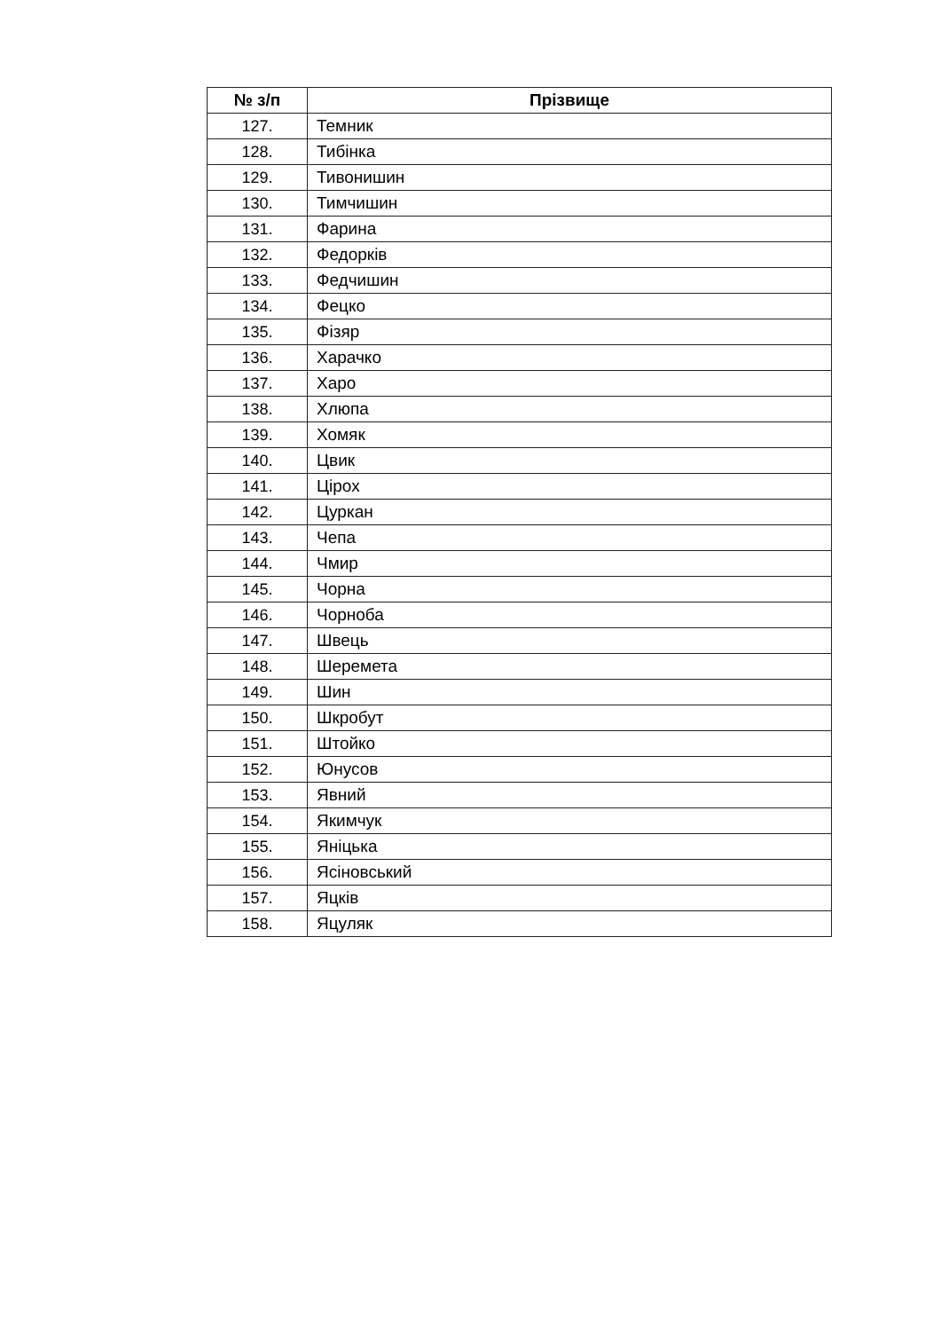| № з/п | Прізвище |
| --- | --- |
| 127. | Темник |
| 128. | Тибінка |
| 129. | Тивонишин |
| 130. | Тимчишин |
| 131. | Фарина |
| 132. | Федорків |
| 133. | Федчишин |
| 134. | Фецко |
| 135. | Фізяр |
| 136. | Харачко |
| 137. | Харо |
| 138. | Хлюпа |
| 139. | Хомяк |
| 140. | Цвик |
| 141. | Цірох |
| 142. | Цуркан |
| 143. | Чепа |
| 144. | Чмир |
| 145. | Чорна |
| 146. | Чорноба |
| 147. | Швець |
| 148. | Шеремета |
| 149. | Шин |
| 150. | Шкробут |
| 151. | Штойко |
| 152. | Юнусов |
| 153. | Явний |
| 154. | Якимчук |
| 155. | Яніцька |
| 156. | Ясіновський |
| 157. | Яцків |
| 158. | Яцуляк |